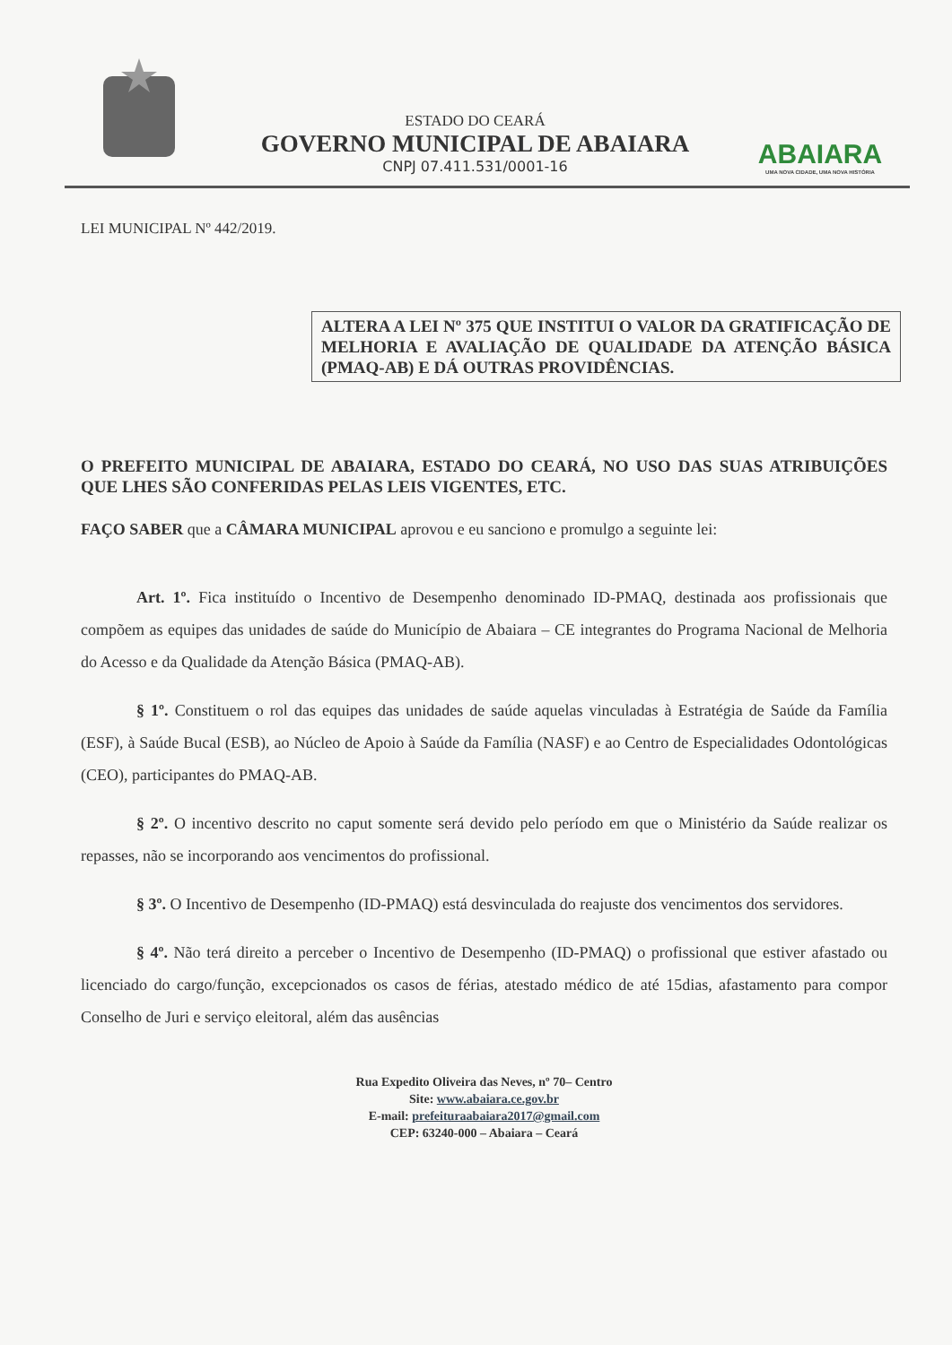ESTADO DO CEARÁ
GOVERNO MUNICIPAL DE ABAIARA
CNPJ 07.411.531/0001-16
ABAIARA
UMA NOVA CIDADE, UMA NOVA HISTÓRIA
LEI MUNICIPAL Nº 442/2019.
ALTERA A LEI Nº 375 QUE INSTITUI O VALOR DA GRATIFICAÇÃO DE MELHORIA E AVALIAÇÃO DE QUALIDADE DA ATENÇÃO BÁSICA (PMAQ-AB) E DÁ OUTRAS PROVIDÊNCIAS.
O PREFEITO MUNICIPAL DE ABAIARA, ESTADO DO CEARÁ, NO USO DAS SUAS ATRIBUIÇÕES QUE LHES SÃO CONFERIDAS PELAS LEIS VIGENTES, ETC.
FAÇO SABER que a CÂMARA MUNICIPAL aprovou e eu sanciono e promulgo a seguinte lei:
Art. 1º. Fica instituído o Incentivo de Desempenho denominado ID-PMAQ, destinada aos profissionais que compõem as equipes das unidades de saúde do Município de Abaiara – CE integrantes do Programa Nacional de Melhoria do Acesso e da Qualidade da Atenção Básica (PMAQ-AB).
§ 1º. Constituem o rol das equipes das unidades de saúde aquelas vinculadas à Estratégia de Saúde da Família (ESF), à Saúde Bucal (ESB), ao Núcleo de Apoio à Saúde da Família (NASF) e ao Centro de Especialidades Odontológicas (CEO), participantes do PMAQ-AB.
§ 2º. O incentivo descrito no caput somente será devido pelo período em que o Ministério da Saúde realizar os repasses, não se incorporando aos vencimentos do profissional.
§ 3º. O Incentivo de Desempenho (ID-PMAQ) está desvinculada do reajuste dos vencimentos dos servidores.
§ 4º. Não terá direito a perceber o Incentivo de Desempenho (ID-PMAQ) o profissional que estiver afastado ou licenciado do cargo/função, excepcionados os casos de férias, atestado médico de até 15dias, afastamento para compor Conselho de Juri e serviço eleitoral, além das ausências
Rua Expedito Oliveira das Neves, nº 70– Centro
Site: www.abaiara.ce.gov.br
E-mail: prefeituraabaiara2017@gmail.com
CEP: 63240-000 – Abaiara – Ceará